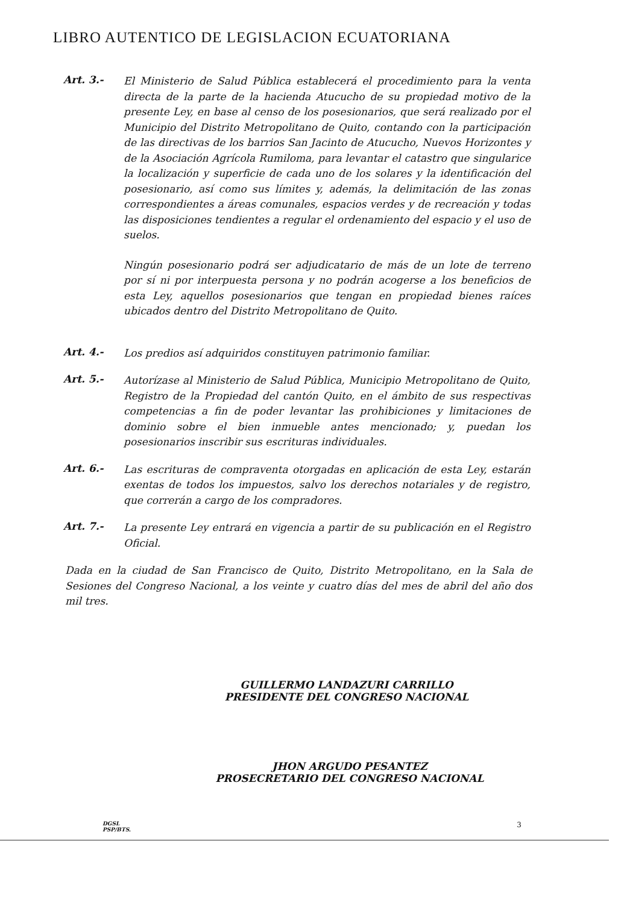LIBRO AUTENTICO DE LEGISLACION ECUATORIANA
Art. 3.-
El Ministerio de Salud Pública establecerá el procedimiento para la venta directa de la parte de la hacienda Atucucho de su propiedad motivo de la presente Ley, en base al censo de los posesionarios, que será realizado por el Municipio del Distrito Metropolitano de Quito, contando con la participación de las directivas de los barrios San Jacinto de Atucucho, Nuevos Horizontes y de la Asociación Agrícola Rumiloma, para levantar el catastro que singularice la localización y superficie de cada uno de los solares y la identificación del posesionario, así como sus límites y, además, la delimitación de las zonas correspondientes a áreas comunales, espacios verdes y de recreación y todas las disposiciones tendientes a regular el ordenamiento del espacio y el uso de suelos.
Ningún posesionario podrá ser adjudicatario de más de un lote de terreno por sí ni por interpuesta persona y no podrán acogerse a los beneficios de esta Ley, aquellos posesionarios que tengan en propiedad bienes raíces ubicados dentro del Distrito Metropolitano de Quito.
Art. 4.-
Los predios así adquiridos constituyen patrimonio familiar.
Art. 5.-
Autorízase al Ministerio de Salud Pública, Municipio Metropolitano de Quito, Registro de la Propiedad del cantón Quito, en el ámbito de sus respectivas competencias a fin de poder levantar las prohibiciones y limitaciones de dominio sobre el bien inmueble antes mencionado; y, puedan los posesionarios inscribir sus escrituras individuales.
Art. 6.-
Las escrituras de compraventa otorgadas en aplicación de esta Ley, estarán exentas de todos los impuestos, salvo los derechos notariales y de registro, que correrán a cargo de los compradores.
Art. 7.-
La presente Ley entrará en vigencia a partir de su publicación en el Registro Oficial.
Dada en la ciudad de San Francisco de Quito, Distrito Metropolitano, en la Sala de Sesiones del Congreso Nacional, a los veinte y cuatro días del mes de abril del año dos mil tres.
GUILLERMO LANDAZURI CARRILLO
PRESIDENTE DEL CONGRESO NACIONAL
JHON ARGUDO PESANTEZ
PROSECRETARIO DEL CONGRESO NACIONAL
DGSL
PSP/BTS.
3